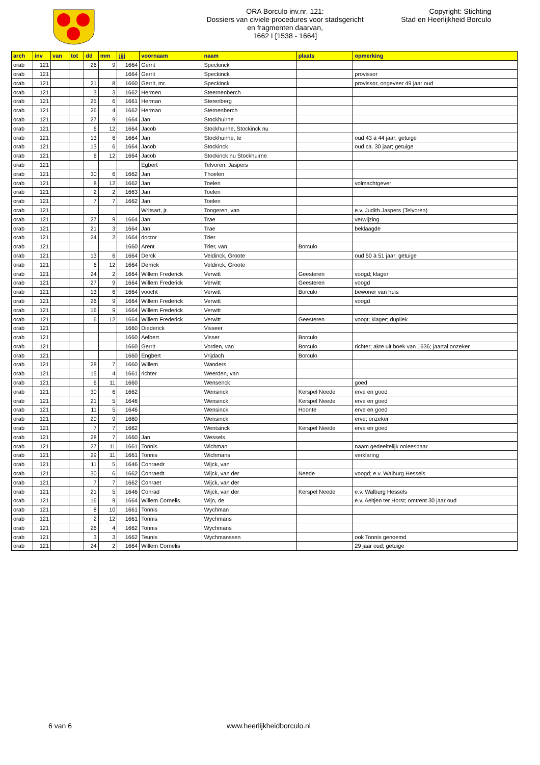ORA Borculo inv.nr. 121:
Dossiers van civiele procedures voor stadsgericht
en fragmenten daarvan,
1662 I [1538 - 1664]
Copyright: Stichting
Stad en Heerlijkheid Borculo
| arch | inv | van | tot | dd | mm | jjjj | voornaam | naam | plaats | opmerking |
| --- | --- | --- | --- | --- | --- | --- | --- | --- | --- | --- |
| orab | 121 | | | 26 | 9 | 1664 | Gerrit | Speckinck | | |
| orab | 121 | | | | | 1664 | Gerrit | Speckinck | | provissor |
| orab | 121 | | | 21 | 8 | 1660 | Gerrit, mr. | Speckinck | | provissor, ongeveer 49 jaar oud |
| orab | 121 | | | 3 | 3 | 1662 | Hermen | Steernenberch | | |
| orab | 121 | | | 25 | 6 | 1661 | Herman | Sterenberg | | |
| orab | 121 | | | 26 | 4 | 1662 | Herman | Sternenberch | | |
| orab | 121 | | | 27 | 9 | 1664 | Jan | Stockhuirne | | |
| orab | 121 | | | 6 | 12 | 1664 | Jacob | Stockhuirne, Stockinck nu | | |
| orab | 121 | | | 13 | 6 | 1664 | Jan | Stockhuirne, te | | oud 43 à 44 jaar; getuige |
| orab | 121 | | | 13 | 6 | 1664 | Jacob | Stockinck | | oud ca. 30 jaar; getuige |
| orab | 121 | | | 6 | 12 | 1664 | Jacob | Stockinck nu Stockhuirne | | |
| orab | 121 | | | | | | Egbert | Telvoren, Jaspers | | |
| orab | 121 | | | 30 | 6 | 1662 | Jan | Thoelen | | |
| orab | 121 | | | 8 | 12 | 1662 | Jan | Toelen | | volmachtgever |
| orab | 121 | | | 2 | 2 | 1663 | Jan | Toelen | | |
| orab | 121 | | | 7 | 7 | 1662 | Jan | Toelen | | |
| orab | 121 | | | | | | Writsart, jr. | Tongeren, van | | e.v. Judith Jaspers (Telvoren) |
| orab | 121 | | | 27 | 9 | 1664 | Jan | Trae | | verwijzing |
| orab | 121 | | | 21 | 3 | 1664 | Jan | Trae | | beklaagde |
| orab | 121 | | | 24 | 2 | 1664 | doctor | Trier | | |
| orab | 121 | | | | | 1660 | Arent | Trier, van | Borculo | |
| orab | 121 | | | 13 | 6 | 1664 | Derck | Veldinck, Groote | | oud 50 à 51 jaar; getuige |
| orab | 121 | | | 6 | 12 | 1664 | Derrick | Veldinck, Groote | | |
| orab | 121 | | | 24 | 2 | 1664 | Willem Frederick | Verwitt | Geesteren | voogd; klager |
| orab | 121 | | | 27 | 9 | 1664 | Willem Frederick | Verwitt | Geesteren | voogd |
| orab | 121 | | | 13 | 6 | 1664 | voocht | Verwitt | Borculo | bewoner van huis |
| orab | 121 | | | 26 | 9 | 1664 | Willem Frederick | Verwitt | | voogd |
| orab | 121 | | | 16 | 9 | 1664 | Willem Frederick | Verwitt | | |
| orab | 121 | | | 6 | 12 | 1664 | Willem Frederick | Verwitt | Geesteren | voogt; klager; dupliek |
| orab | 121 | | | | | 1660 | Diederick | Visseer | | |
| orab | 121 | | | | | 1660 | Aelbert | Visser | Borculo | |
| orab | 121 | | | | | 1660 | Gerrit | Vorden, van | Borculo | richter; akte uit boek van 1636; jaartal onzeker |
| orab | 121 | | | | | 1660 | Engbert | Vrijdach | Borculo | |
| orab | 121 | | | 28 | 7 | 1660 | Willem | Wanders | | |
| orab | 121 | | | 15 | 4 | 1661 | richter | Weerden, van | | |
| orab | 121 | | | 6 | 11 | 1660 | | Wensenck | | goed |
| orab | 121 | | | 30 | 6 | 1662 | | Wensinck | Kerspel Neede | erve en goed |
| orab | 121 | | | 21 | 5 | 1646 | | Wensinck | Kerspel Neede | erve en goed |
| orab | 121 | | | 11 | 5 | 1646 | | Wensinck | Hoonte | erve en goed |
| orab | 121 | | | 20 | 9 | 1660 | | Wensinck | | erve; onzeker |
| orab | 121 | | | 7 | 7 | 1662 | | Wentsinck | Kerspel Neede | erve en goed |
| orab | 121 | | | 28 | 7 | 1660 | Jan | Wessels | | |
| orab | 121 | | | 27 | 11 | 1661 | Tonnis | Wichman | | naam gedeeltelijk onleesbaar |
| orab | 121 | | | 29 | 11 | 1661 | Tonnis | Wichmans | | verklaring |
| orab | 121 | | | 11 | 5 | 1646 | Conraedr | Wijck, van | | |
| orab | 121 | | | 30 | 6 | 1662 | Conraedt | Wijck, van der | Neede | voogd; e.v. Walburg Hessels |
| orab | 121 | | | 7 | 7 | 1662 | Conraet | Wijck, van der | | |
| orab | 121 | | | 21 | 5 | 1646 | Conrad | Wijck, van der | Kerspel Neede | e.v. Walburg Hessels |
| orab | 121 | | | 16 | 9 | 1664 | Willem Cornelis | Wijn, de | | e.v. Aeltjen ter Horst; omtrent 30 jaar oud |
| orab | 121 | | | 8 | 10 | 1661 | Tonnis | Wychman | | |
| orab | 121 | | | 2 | 12 | 1661 | Tonnis | Wychmans | | |
| orab | 121 | | | 26 | 4 | 1662 | Tonnis | Wychmans | | |
| orab | 121 | | | 3 | 3 | 1662 | Teunis | Wychmanssen | | ook Tonnis genoemd |
| orab | 121 | | | 24 | 2 | 1664 | Willem Cornelis | | | 29 jaar oud; getuige |
6 van 6 www.heerlijkheidborculo.nl